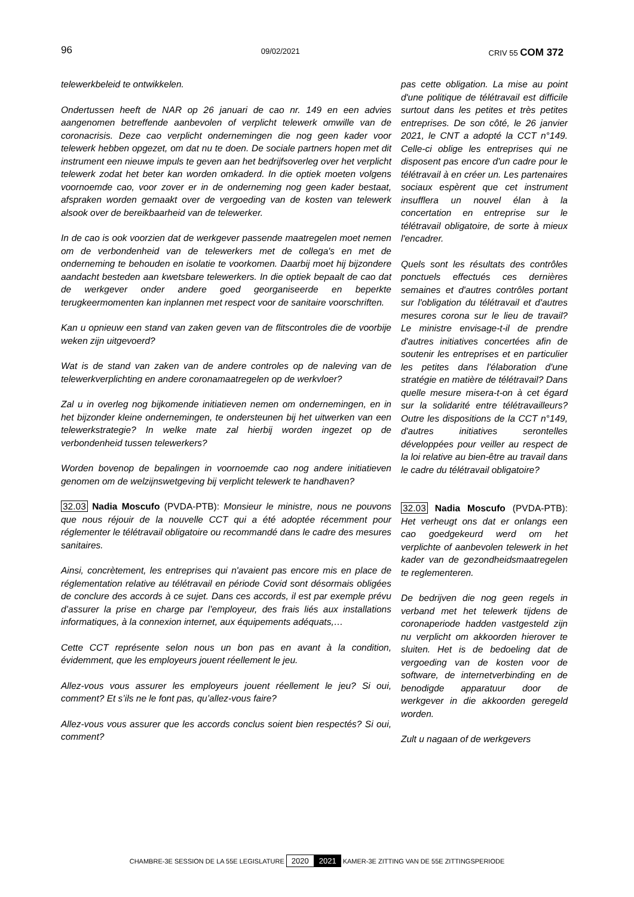96 09/02/2021 CRIV 55 COM 372
telewerkbeleid te ontwikkelen.
Ondertussen heeft de NAR op 26 januari de cao nr. 149 en een advies aangenomen betreffende aanbevolen of verplicht telewerk omwille van de coronacrisis. Deze cao verplicht ondernemingen die nog geen kader voor telewerk hebben opgezet, om dat nu te doen. De sociale partners hopen met dit instrument een nieuwe impuls te geven aan het bedrijfsoverleg over het verplicht telewerk zodat het beter kan worden omkaderd. In die optiek moeten volgens voornoemde cao, voor zover er in de onderneming nog geen kader bestaat, afspraken worden gemaakt over de vergoeding van de kosten van telewerk alsook over de bereikbaarheid van de telewerker.
In de cao is ook voorzien dat de werkgever passende maatregelen moet nemen om de verbondenheid van de telewerkers met de collega's en met de onderneming te behouden en isolatie te voorkomen. Daarbij moet hij bijzondere aandacht besteden aan kwetsbare telewerkers. In die optiek bepaalt de cao dat de werkgever onder andere goed georganiseerde en beperkte terugkeermomenten kan inplannen met respect voor de sanitaire voorschriften.
Kan u opnieuw een stand van zaken geven van de flitscontroles die de voorbije weken zijn uitgevoerd?
Wat is de stand van zaken van de andere controles op de naleving van de telewerkverplichting en andere coronamaatregelen op de werkvloer?
Zal u in overleg nog bijkomende initiatieven nemen om ondernemingen, en in het bijzonder kleine ondernemingen, te ondersteunen bij het uitwerken van een telewerkstrategie? In welke mate zal hierbij worden ingezet op de verbondenheid tussen telewerkers?
Worden bovenop de bepalingen in voornoemde cao nog andere initiatieven genomen om de welzijnswetgeving bij verplicht telewerk te handhaven?
32.03 Nadia Moscufo (PVDA-PTB): Monsieur le ministre, nous ne pouvons que nous réjouir de la nouvelle CCT qui a été adoptée récemment pour réglementer le télétravail obligatoire ou recommandé dans le cadre des mesures sanitaires.
Ainsi, concrètement, les entreprises qui n'avaient pas encore mis en place de réglementation relative au télétravail en période Covid sont désormais obligées de conclure des accords à ce sujet. Dans ces accords, il est par exemple prévu d’assurer la prise en charge par l’employeur, des frais liés aux installations informatiques, à la connexion internet, aux équipements adéquats,…
Cette CCT représente selon nous un bon pas en avant à la condition, évidemment, que les employeurs jouent réellement le jeu.
Allez-vous vous assurer les employeurs jouent réellement le jeu? Si oui, comment? Et s’ils ne le font pas, qu’allez-vous faire?
Allez-vous vous assurer que les accords conclus soient bien respectés? Si oui, comment?
pas cette obligation. La mise au point d'une politique de télétravail est difficile surtout dans les petites et très petites entreprises. De son côté, le 26 janvier 2021, le CNT a adopté la CCT n°149. Celle-ci oblige les entreprises qui ne disposent pas encore d'un cadre pour le télétravail à en créer un. Les partenaires sociaux espèrent que cet instrument insufflera un nouvel élan à la concertation en entreprise sur le télétravail obligatoire, de sorte à mieux l'encadrer.
Quels sont les résultats des contrôles ponctuels effectués ces dernières semaines et d'autres contrôles portant sur l'obligation du télétravail et d'autres mesures corona sur le lieu de travail? Le ministre envisage-t-il de prendre d'autres initiatives concertées afin de soutenir les entreprises et en particulier les petites dans l'élaboration d'une stratégie en matière de télétravail? Dans quelle mesure misera-t-on à cet égard sur la solidarité entre télétravailleurs? Outre les dispositions de la CCT n°149, d'autres initiatives serontelles développées pour veiller au respect de la loi relative au bien-être au travail dans le cadre du télétravail obligatoire?
32.03 Nadia Moscufo (PVDA-PTB): Het verheugt ons dat er onlangs een cao goedgekeurd werd om het verplichte of aanbevolen telewerk in het kader van de gezondheidsmaatregelen te reglementeren.
De bedrijven die nog geen regels in verband met het telewerk tijdens de coronaperiode hadden vastgesteld zijn nu verplicht om akkoorden hierover te sluiten. Het is de bedoeling dat de vergoeding van de kosten voor de software, de internetverbinding en de benodigde apparatuur door de werkgever in die akkoorden geregeld worden.
Zult u nagaan of de werkgevers
CHAMBRE-3E SESSION DE LA 55E LEGISLATURE 2020 2021 KAMER-3E ZITTING VAN DE 55E ZITTINGSPERIODE